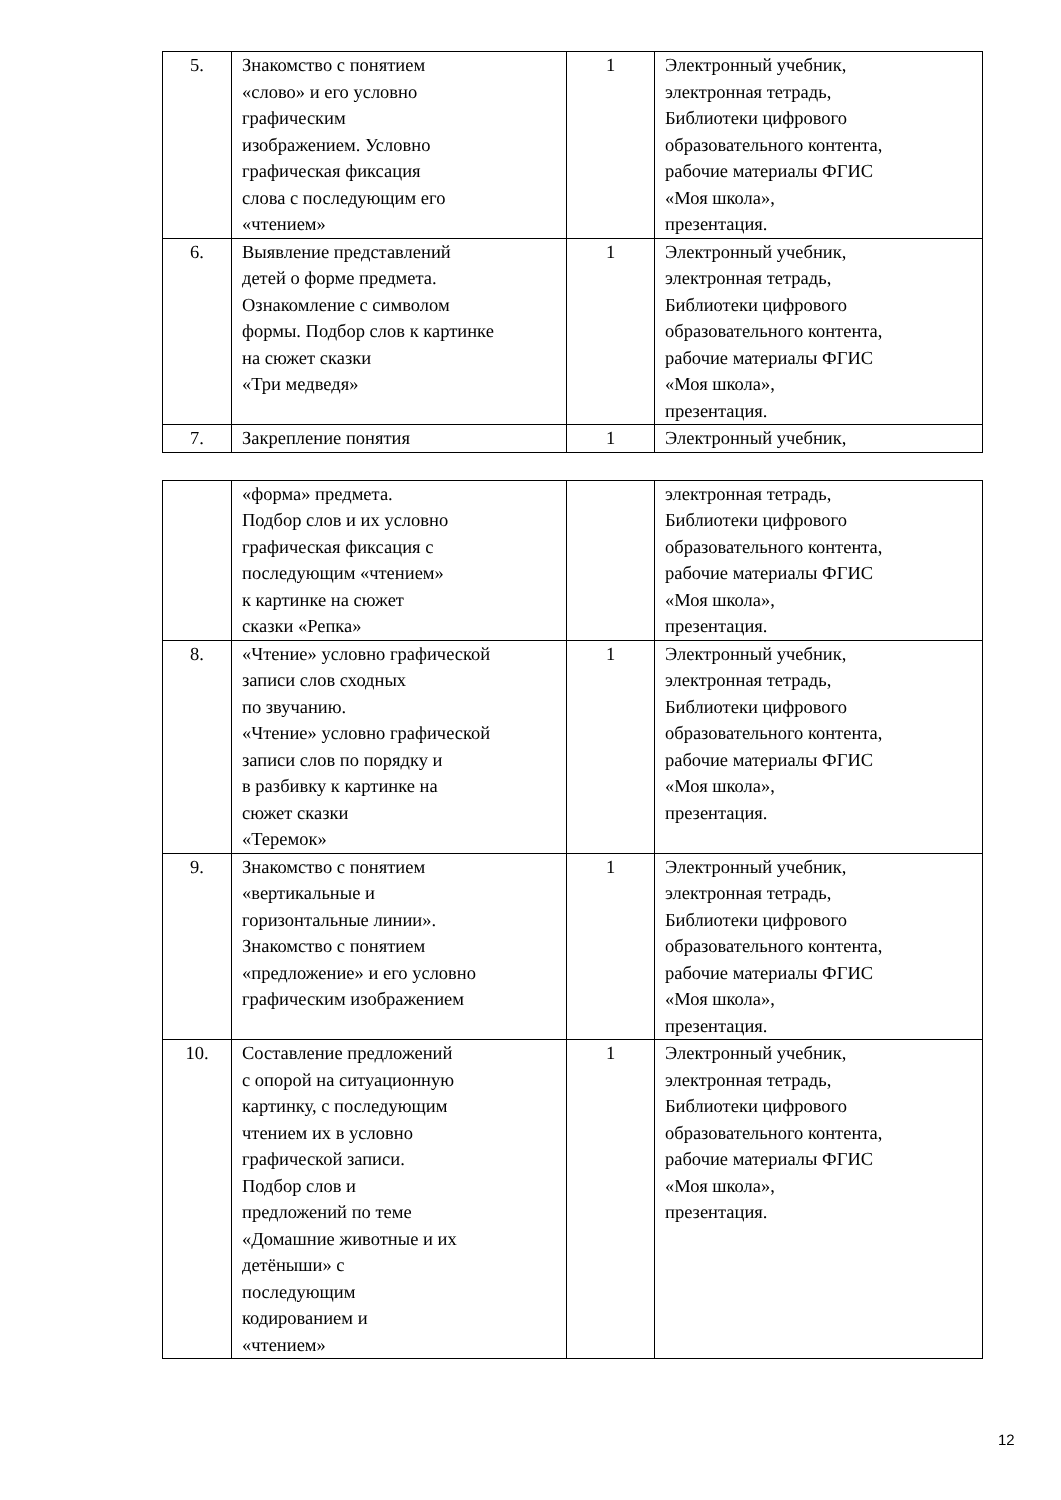| 5. | Знакомство с понятием «слово» и его условно графическим изображением. Условно графическая фиксация слова с последующим его «чтением» | 1 | Электронный учебник, электронная тетрадь, Библиотеки цифрового образовательного контента, рабочие материалы ФГИС «Моя школа», презентация. |
| 6. | Выявление представлений детей о форме предмета. Ознакомление с символом формы. Подбор слов к картинке на сюжет сказки «Три медведя» | 1 | Электронный учебник, электронная тетрадь, Библиотеки цифрового образовательного контента, рабочие материалы ФГИС «Моя школа», презентация. |
| 7. | Закрепление понятия | 1 | Электронный учебник, |
| | «форма» предмета. Подбор слов и их условно графическая фиксация с последующим «чтением» к картинке на сюжет сказки «Репка» | | электронная тетрадь, Библиотеки цифрового образовательного контента, рабочие материалы ФГИС «Моя школа», презентация. |
| 8. | «Чтение» условно графической записи слов сходных по звучанию. «Чтение» условно графической записи слов по порядку и в разбивку к картинке на сюжет сказки «Теремок» | 1 | Электронный учебник, электронная тетрадь, Библиотеки цифрового образовательного контента, рабочие материалы ФГИС «Моя школа», презентация. |
| 9. | Знакомство с понятием «вертикальные и горизонтальные линии». Знакомство с понятием «предложение» и его условно графическим изображением | 1 | Электронный учебник, электронная тетрадь, Библиотеки цифрового образовательного контента, рабочие материалы ФГИС «Моя школа», презентация. |
| 10. | Составление предложений с опорой на ситуационную картинку, с последующим чтением их в условно графической записи. Подбор слов и предложений по теме «Домашние животные и их детёныши» с последующим кодированием и «чтением» | 1 | Электронный учебник, электронная тетрадь, Библиотеки цифрового образовательного контента, рабочие материалы ФГИС «Моя школа», презентация. |
12